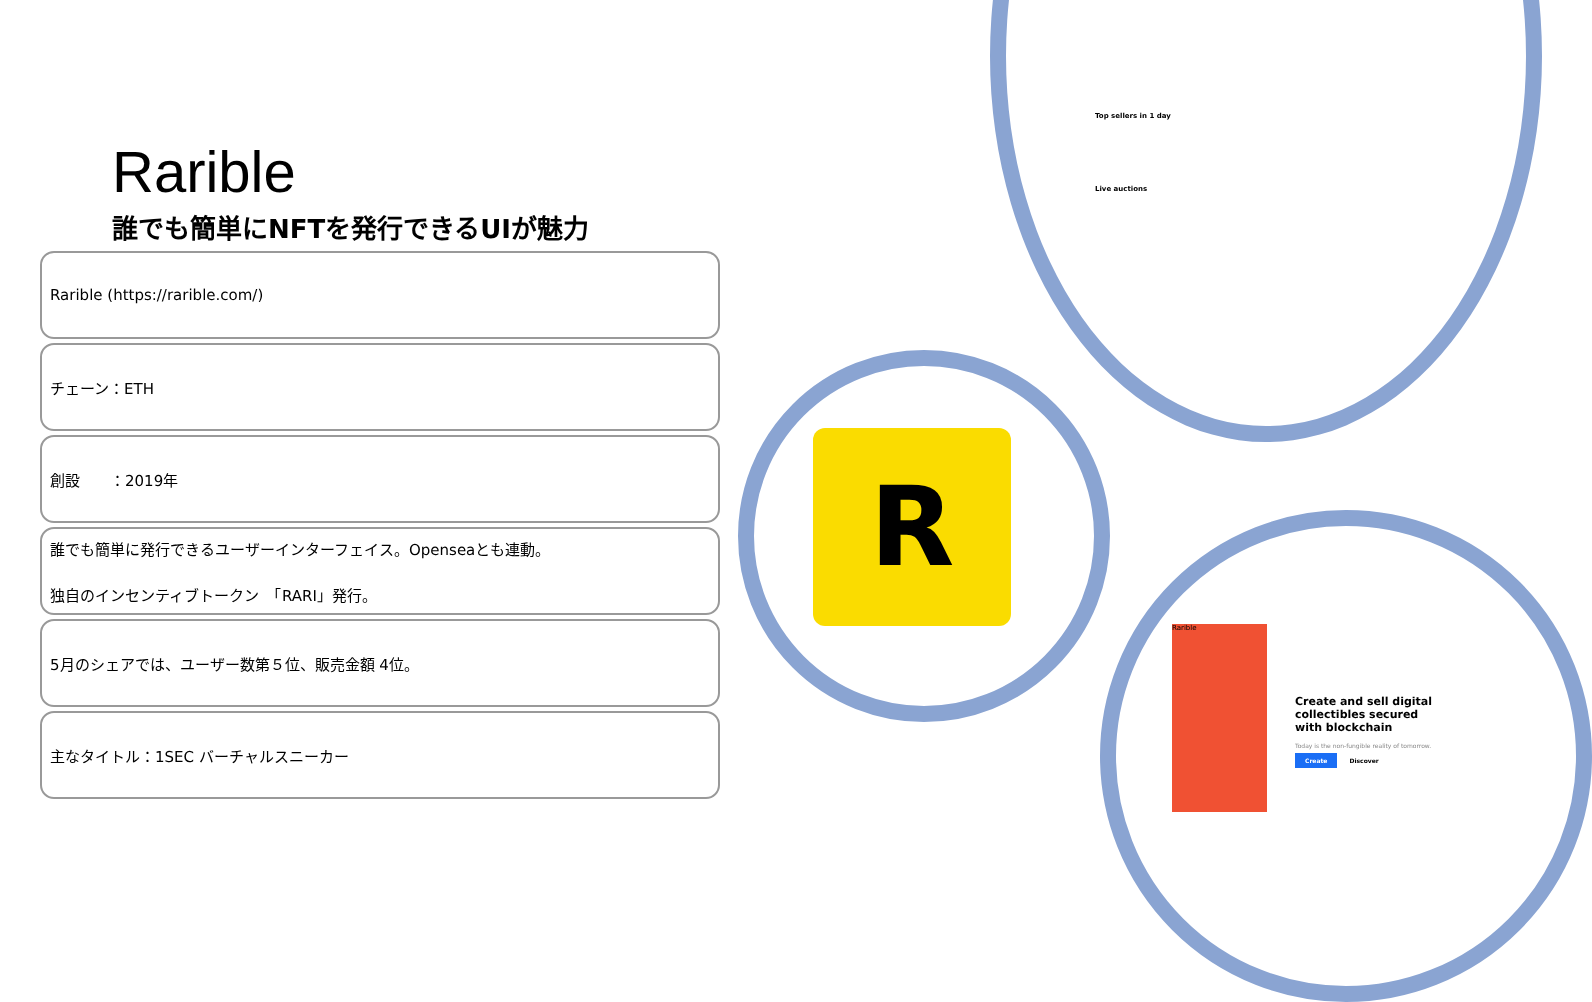Rarible
誰でも簡単にNFTを発行できるUIが魅力
Rarible (https://rarible.com/)
チェーン：ETH
創設　　：2019年
誰でも簡単に発行できるユーザーインターフェイス。Openseaとも連動。
独自のインセンティブトークン　「RARI」発行。
5月のシェアでは、ユーザー数第５位、販売金額 4位。
主なタイトル：1SEC バーチャルスニーカー
R
Top sellers in 1 day
Live auctions
Rarible
Create and sell digital collectibles secured with blockchain
Today is the non-fungible reality of tomorrow.
Create Discover